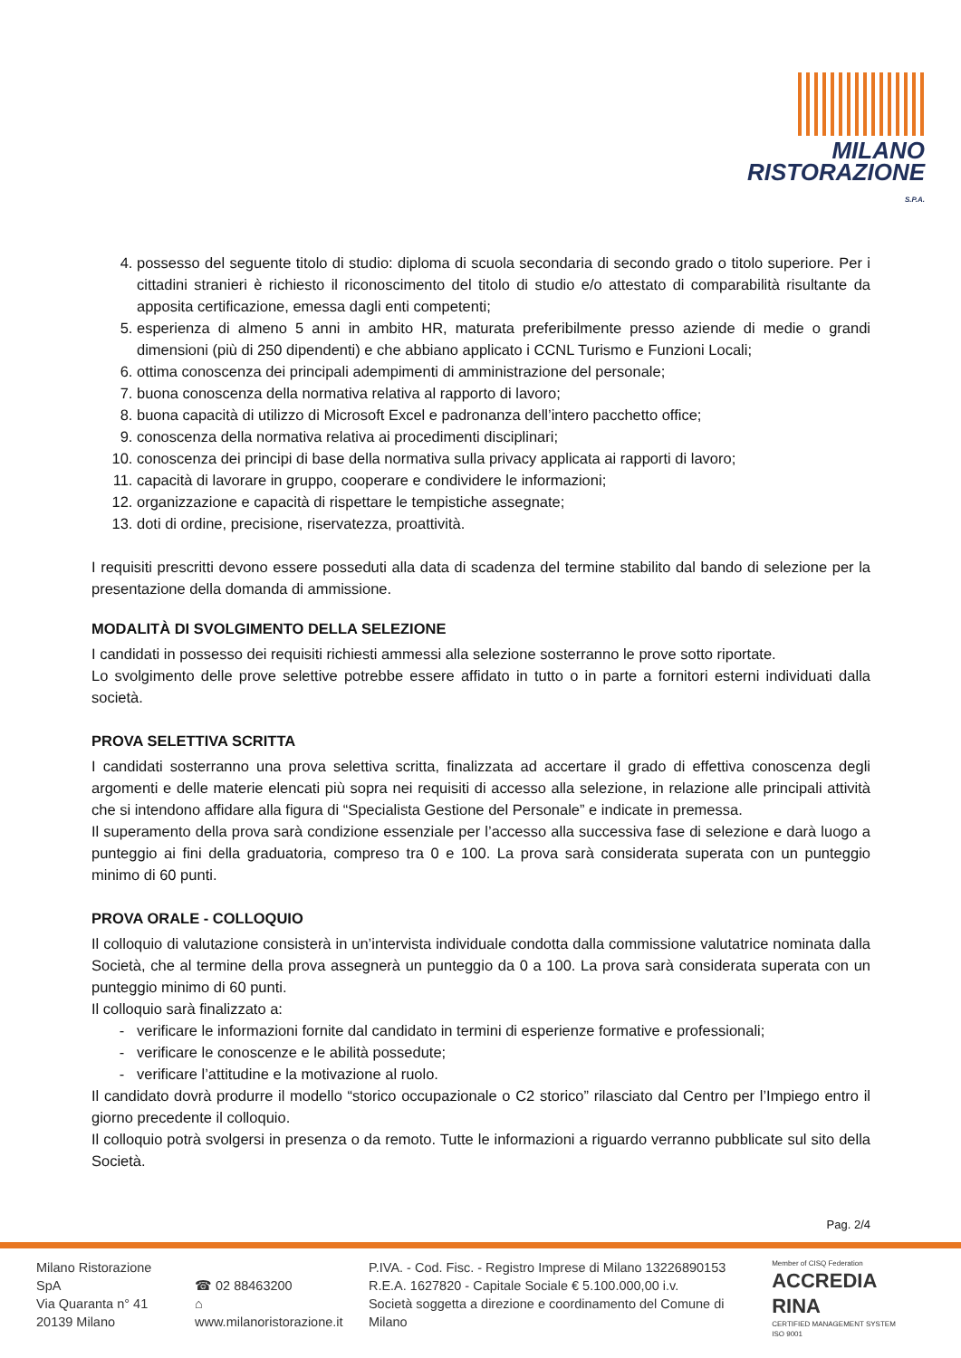MILANO
RISTORAZIONE
S.P.A.
4. possesso del seguente titolo di studio: diploma di scuola secondaria di secondo grado o titolo superiore. Per i cittadini stranieri è richiesto il riconoscimento del titolo di studio e/o attestato di comparabilità risultante da apposita certificazione, emessa dagli enti competenti;
5. esperienza di almeno 5 anni in ambito HR, maturata preferibilmente presso aziende di medie o grandi dimensioni (più di 250 dipendenti) e che abbiano applicato i CCNL Turismo e Funzioni Locali;
6. ottima conoscenza dei principali adempimenti di amministrazione del personale;
7. buona conoscenza della normativa relativa al rapporto di lavoro;
8. buona capacità di utilizzo di Microsoft Excel e padronanza dell’intero pacchetto office;
9. conoscenza della normativa relativa ai procedimenti disciplinari;
10. conoscenza dei principi di base della normativa sulla privacy applicata ai rapporti di lavoro;
11. capacità di lavorare in gruppo, cooperare e condividere le informazioni;
12. organizzazione e capacità di rispettare le tempistiche assegnate;
13. doti di ordine, precisione, riservatezza, proattività.
I requisiti prescritti devono essere posseduti alla data di scadenza del termine stabilito dal bando di selezione per la presentazione della domanda di ammissione.
MODALITÀ DI SVOLGIMENTO DELLA SELEZIONE
I candidati in possesso dei requisiti richiesti ammessi alla selezione sosterranno le prove sotto riportate.
Lo svolgimento delle prove selettive potrebbe essere affidato in tutto o in parte a fornitori esterni individuati dalla società.
PROVA SELETTIVA SCRITTA
I candidati sosterranno una prova selettiva scritta, finalizzata ad accertare il grado di effettiva conoscenza degli argomenti e delle materie elencati più sopra nei requisiti di accesso alla selezione, in relazione alle principali attività che si intendono affidare alla figura di “Specialista Gestione del Personale” e indicate in premessa.
Il superamento della prova sarà condizione essenziale per l’accesso alla successiva fase di selezione e darà luogo a punteggio ai fini della graduatoria, compreso tra 0 e 100. La prova sarà considerata superata con un punteggio minimo di 60 punti.
PROVA ORALE - COLLOQUIO
Il colloquio di valutazione consisterà in un’intervista individuale condotta dalla commissione valutatrice nominata dalla Società, che al termine della prova assegnerà un punteggio da 0 a 100. La prova sarà considerata superata con un punteggio minimo di 60 punti.
Il colloquio sarà finalizzato a:
verificare le informazioni fornite dal candidato in termini di esperienze formative e professionali;
verificare le conoscenze e le abilità possedute;
verificare l’attitudine e la motivazione al ruolo.
Il candidato dovrà produrre il modello “storico occupazionale o C2 storico” rilasciato dal Centro per l’Impiego entro il giorno precedente il colloquio.
Il colloquio potrà svolgersi in presenza o da remoto. Tutte le informazioni a riguardo verranno pubblicate sul sito della Società.
Pag. 2/4
Milano Ristorazione SpA
Via Quaranta n° 41
20139 Milano
☎ 02 88463200
⌂ www.milanoristorazione.it
P.IVA. - Cod. Fisc. - Registro Imprese di Milano 13226890153
R.E.A. 1627820 - Capitale Sociale € 5.100.000,00 i.v.
Società soggetta a direzione e coordinamento del Comune di Milano
Member of CISQ Federation
ACCREDIA RINA
CERTIFIED MANAGEMENT SYSTEM
ISO 9001